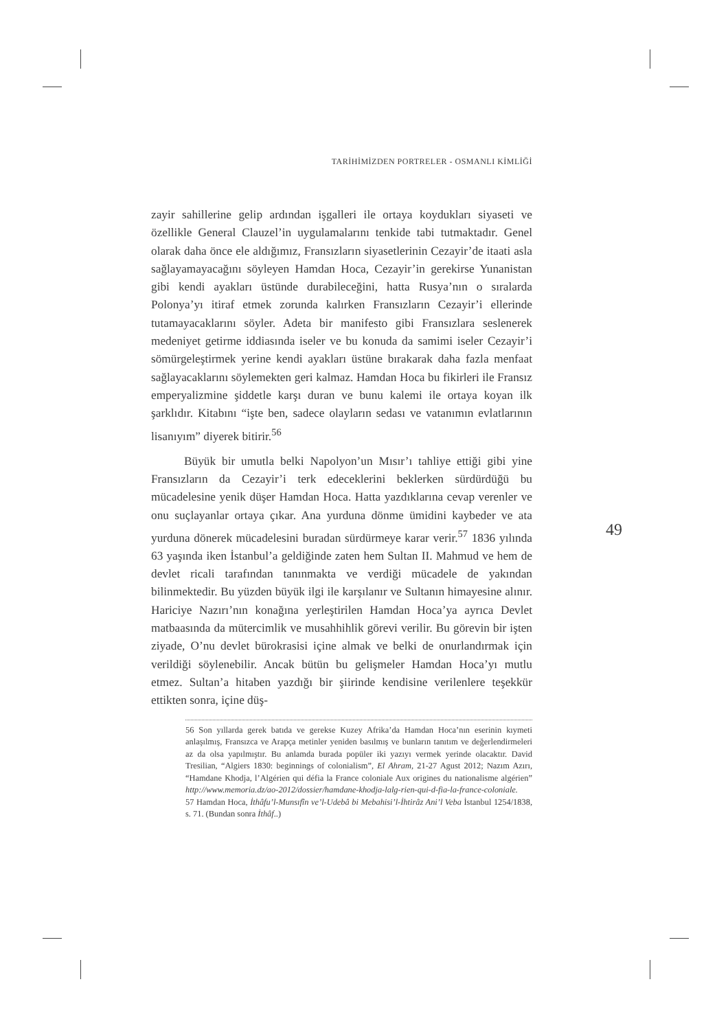TARİHİMİZDEN PORTRELER - OSMANLI KİMLİĞİ
zayir sahillerine gelip ardından işgalleri ile ortaya koydukları siyaseti ve özellikle General Clauzel’in uygulamalarını tenkide tabi tutmaktadır. Genel olarak daha önce ele aldığımız, Fransızların siyasetlerinin Cezayir’de itaati asla sağlayamayacağını söyleyen Hamdan Hoca, Cezayir’in gerekirse Yunanistan gibi kendi ayakları üstünde durabileceğini, hatta Rusya’nın o sıralarda Polonya’yı itiraf etmek zorunda kalırken Fransızların Cezayir’i ellerinde tutamayacaklarını söyler. Adeta bir manifesto gibi Fransızlara seslenerek medeniyet getirme iddiasında iseler ve bu konuda da samimi iseler Cezayir’i sömürgeleştirmek yerine kendi ayakları üstüne bırakarak daha fazla menfaat sağlayacaklarını söylemekten geri kalmaz. Hamdan Hoca bu fikirleri ile Fransız emperyalizmine şiddetle karşı duran ve bunu kalemi ile ortaya koyan ilk şarklıdır. Kitabını “işte ben, sadece olayların sedası ve vatanımın evlatlarının lisanıyım” diyerek bitirir.<sup>56</sup>
Büyük bir umutla belki Napolyon’un Mısır’ı tahliye ettiği gibi yine Fransızların da Cezayir’i terk edeceklerini beklerken sürdürdüğü bu mücadelesine yenik düşer Hamdan Hoca. Hatta yazdıklarına cevap verenler ve onu suçlayanlar ortaya çıkar. Ana yurduna dönme ümidini kaybeder ve ata yurduna dönerek mücadelesini buradan sürdürmeye karar verir.<sup>57</sup> 1836 yılında 63 yaşında iken İstanbul’a geldiğinde zaten hem Sultan II. Mahmud ve hem de devlet ricali tarafından tanınmakta ve verdiği mücadele de yakından bilinmektedir. Bu yüzden büyük ilgi ile karşılanır ve Sultanın himayesine alınır. Hariciye Nazırı’nın konağına yerleştirilen Hamdan Hoca’ya ayrıca Devlet matbaasında da mütercimlik ve musahhihlik görevi verilir. Bu görevin bir işten ziyade, O’nu devlet bürokrasisi içine almak ve belki de onurlandırmak için verildiği söylenebilir. Ancak bütün bu gelişmeler Hamdan Hoca’yı mutlu etmez. Sultan’a hitaben yazdığı bir şiirinde kendisine verilenlere teşekkür ettikten sonra, içine düş-
56 Son yıllarda gerek batıda ve gerekse Kuzey Afrika’da Hamdan Hoca’nın eserinin kıymeti anlaşılmış, Fransızca ve Arapça metinler yeniden basılmış ve bunların tanıtım ve değerlendirmeleri az da olsa yapılmıştır. Bu anlamda burada popüler iki yazıyı vermek yerinde olacaktır. David Tresilian, “Algiers 1830: beginnings of colonialism”, El Ahram, 21-27 Agust 2012; Nazım Azırı, “Hamdane Khodja, l’Algérien qui défia la France coloniale Aux origines du nationalisme algérien” http://www.memoria.dz/ao-2012/dossier/hamdane-khodja-lalg-rien-qui-d-fia-la-france-coloniale.
57 Hamdan Hoca, İthâfu’l-Munsıfîn ve’l-Udebâ bi Mebahisi’l-İhtirâz Ani’l Veba İstanbul 1254/1838, s. 71. (Bundan sonra İthâf..)
49